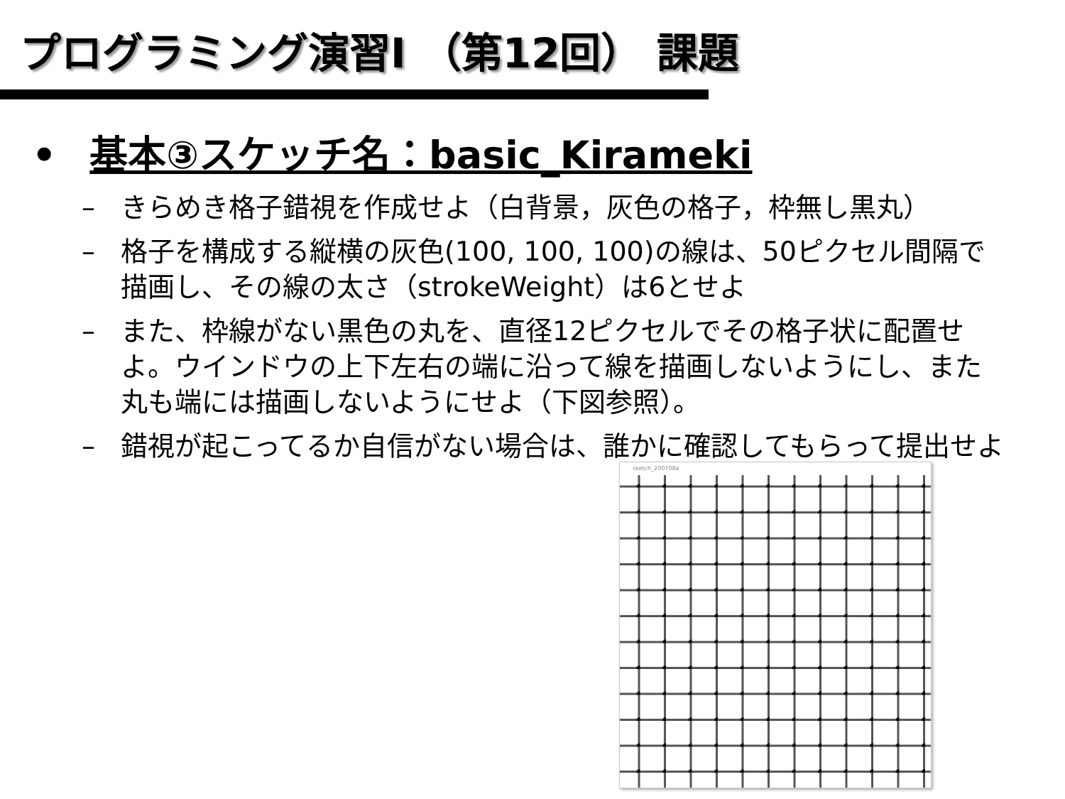プログラミング演習I （第12回） 課題
• 基本③スケッチ名：basic_Kirameki
– きらめき格子錯視を作成せよ（白背景，灰色の格子，枠無し黒丸）
– 格子を構成する縦横の灰色(100, 100, 100)の線は、50ピクセル間隔で描画し、その線の太さ（strokeWeight）は6とせよ
– また、枠線がない黒色の丸を、直径12ピクセルでその格子状に配置せよ。ウインドウの上下左右の端に沿って線を描画しないようにし、また丸も端には描画しないようにせよ（下図参照）。
– 錯視が起こってるか自信がない場合は、誰かに確認してもらって提出せよ
sketch_200708a